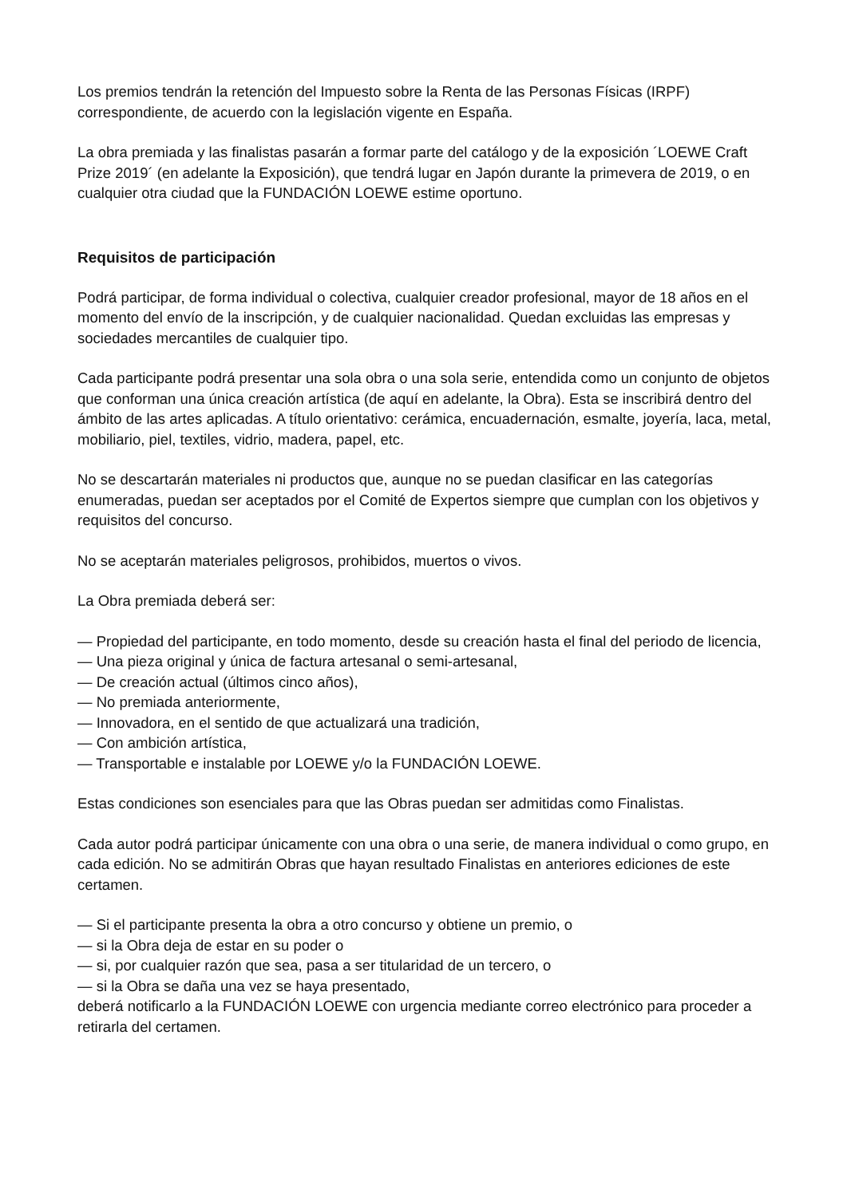Los premios tendrán la retención del Impuesto sobre la Renta de las Personas Físicas (IRPF) correspondiente, de acuerdo con la legislación vigente en España.
La obra premiada y las finalistas pasarán a formar parte del catálogo y de la exposición ´LOEWE Craft Prize 2019´ (en adelante la Exposición), que tendrá lugar en Japón durante la primevera de 2019, o en cualquier otra ciudad que la FUNDACIÓN LOEWE estime oportuno.
Requisitos de participación
Podrá participar, de forma individual o colectiva, cualquier creador profesional, mayor de 18 años en el momento del envío de la inscripción, y de cualquier nacionalidad. Quedan excluidas las empresas y sociedades mercantiles de cualquier tipo.
Cada participante podrá presentar una sola obra o una sola serie, entendida como un conjunto de objetos que conforman una única creación artística (de aquí en adelante, la Obra). Esta se inscribirá dentro del ámbito de las artes aplicadas. A título orientativo: cerámica, encuadernación, esmalte, joyería, laca, metal, mobiliario, piel, textiles, vidrio, madera, papel, etc.
No se descartarán materiales ni productos que, aunque no se puedan clasificar en las categorías enumeradas, puedan ser aceptados por el Comité de Expertos siempre que cumplan con los objetivos y requisitos del concurso.
No se aceptarán materiales peligrosos, prohibidos, muertos o vivos.
La Obra premiada deberá ser:
— Propiedad del participante, en todo momento, desde su creación hasta el final del periodo de licencia,
— Una pieza original y única de factura artesanal o semi-artesanal,
— De creación actual (últimos cinco años),
— No premiada anteriormente,
— Innovadora, en el sentido de que actualizará una tradición,
— Con ambición artística,
— Transportable e instalable por LOEWE y/o la FUNDACIÓN LOEWE.
Estas condiciones son esenciales para que las Obras puedan ser admitidas como Finalistas.
Cada autor podrá participar únicamente con una obra o una serie, de manera individual o como grupo, en cada edición. No se admitirán Obras que hayan resultado Finalistas en anteriores ediciones de este certamen.
— Si el participante presenta la obra a otro concurso y obtiene un premio, o
— si la Obra deja de estar en su poder o
— si, por cualquier razón que sea, pasa a ser titularidad de un tercero, o
— si la Obra se daña una vez se haya presentado,
deberá notificarlo a la FUNDACIÓN LOEWE con urgencia mediante correo electrónico para proceder a retirarla del certamen.